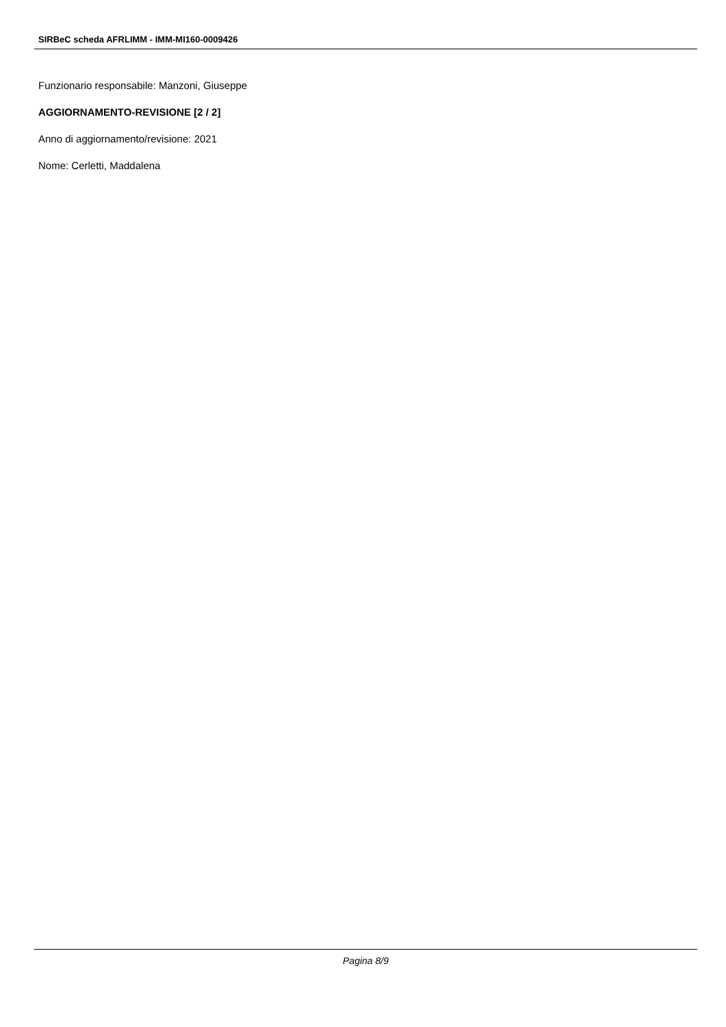SIRBeC scheda AFRLIMM - IMM-MI160-0009426
Funzionario responsabile: Manzoni, Giuseppe
AGGIORNAMENTO-REVISIONE [2 / 2]
Anno di aggiornamento/revisione: 2021
Nome: Cerletti, Maddalena
Pagina 8/9